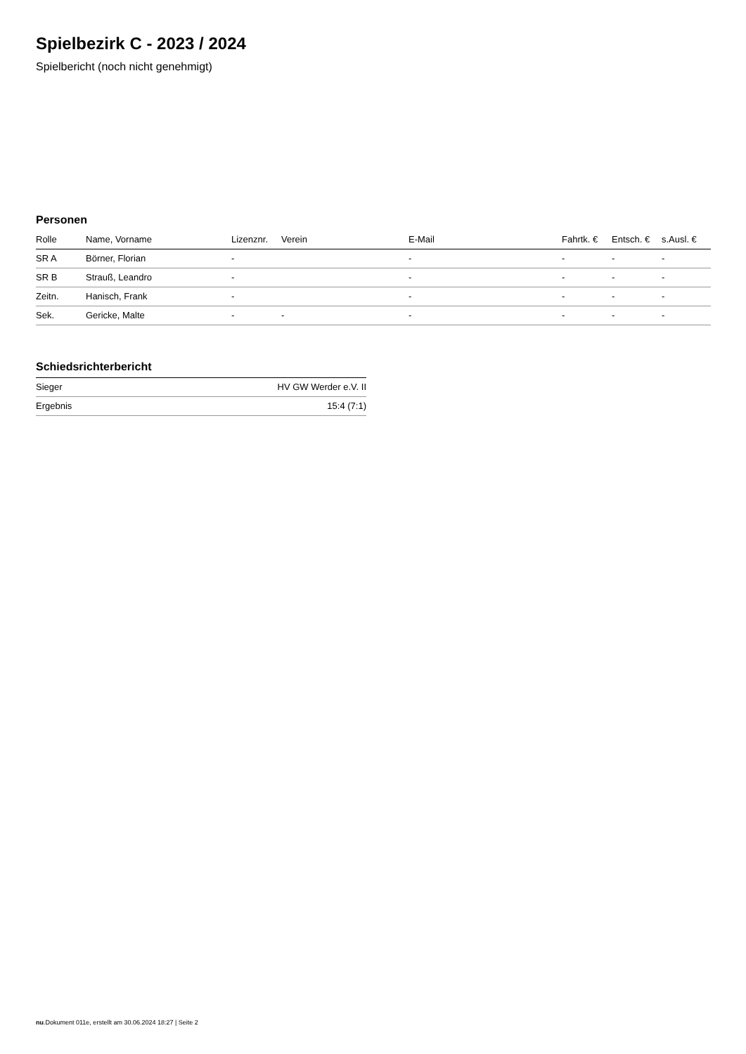Spielbezirk C - 2023 / 2024
Spielbericht (noch nicht genehmigt)
Personen
| Rolle | Name, Vorname | Lizenznr. | Verein | E-Mail | Fahrtk. € | Entsch. € | s.Ausl. € |
| --- | --- | --- | --- | --- | --- | --- | --- |
| SR A | Börner, Florian | - | | - | - | - | - |
| SR B | Strauß, Leandro | - | | - | - | - | - |
| Zeitn. | Hanisch, Frank | - | | - | - | - | - |
| Sek. | Gericke, Malte | - | - | - | - | - | - |
Schiedsrichterbericht
| Sieger | HV GW Werder e.V. II |
| Ergebnis | 15:4 (7:1) |
nu.Dokument 011e, erstellt am 30.06.2024 18:27 | Seite 2